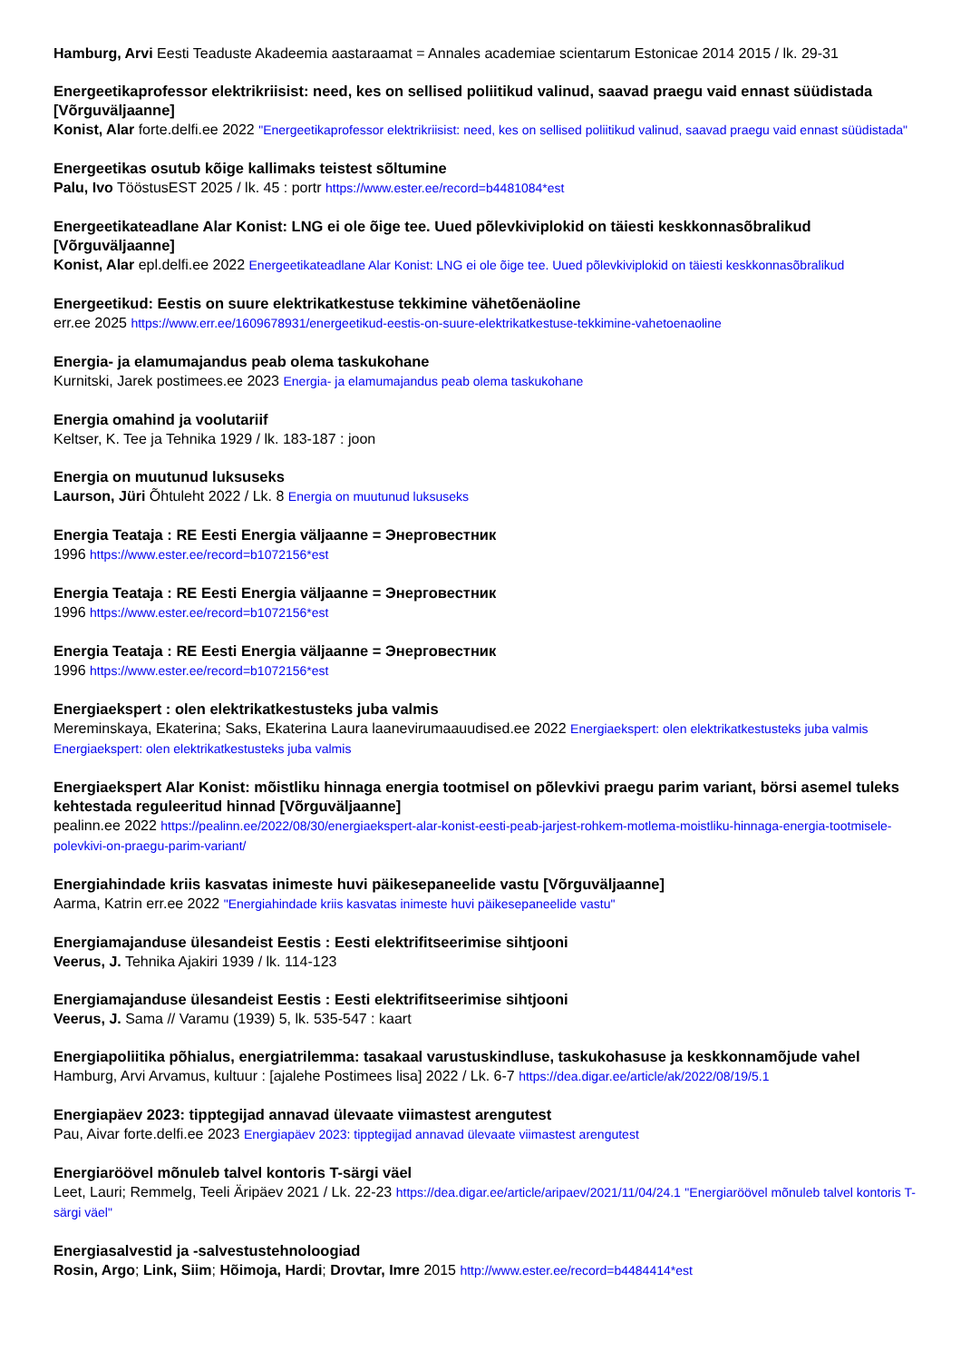Hamburg, Arvi Eesti Teaduste Akadeemia aastaraamat = Annales academiae scientarum Estonicae 2014 2015 / lk. 29-31
Energeetikaprofessor elektrikriisist: need, kes on sellised poliitikud valinud, saavad praegu vaid ennast süüdistada [Võrguväljaanne]
Konist, Alar forte.delfi.ee 2022 "Energeetikaprofessor elektrikriisist: need, kes on sellised poliitikud valinud, saavad praegu vaid ennast süüdistada"
Energeetikas osutub kõige kallimaks teistest sõltumine
Palu, Ivo TööstusEST 2025 / lk. 45 : portr https://www.ester.ee/record=b4481084*est
Energeetikateadlane Alar Konist: LNG ei ole õige tee. Uued põlevkiviplokid on täiesti keskkonnasõbralikud [Võrguväljaanne]
Konist, Alar epl.delfi.ee 2022 Energeetikateadlane Alar Konist: LNG ei ole õige tee. Uued põlevkiviplokid on täiesti keskkonnasõbralikud
Energeetikud: Eestis on suure elektrikatkestuse tekkimine vähetõenäoline
err.ee 2025 https://www.err.ee/1609678931/energeetikud-eestis-on-suure-elektrikatkestuse-tekkimine-vahetoenaoline
Energia- ja elamumajandus peab olema taskukohane
Kurnitski, Jarek postimees.ee 2023 Energia- ja elamumajandus peab olema taskukohane
Energia omahind ja voolutariif
Keltser, K. Tee ja Tehnika 1929 / lk. 183-187 : joon
Energia on muutunud luksuseks
Laurson, Jüri Õhtuleht 2022 / Lk. 8 Energia on muutunud luksuseks
Energia Teataja : RE Eesti Energia väljaanne = Энерговестник
1996 https://www.ester.ee/record=b1072156*est
Energia Teataja : RE Eesti Energia väljaanne = Энерговестник
1996 https://www.ester.ee/record=b1072156*est
Energia Teataja : RE Eesti Energia väljaanne = Энерговестник
1996 https://www.ester.ee/record=b1072156*est
Energiaekspert : olen elektrikatkestusteks juba valmis
Mereminskaya, Ekaterina; Saks, Ekaterina Laura laanevirumaauudised.ee 2022 Energiaekspert: olen elektrikatkestusteks juba valmis Energiaekspert: olen elektrikatkestusteks juba valmis
Energiaekspert Alar Konist: mõistliku hinnaga energia tootmisel on põlevkivi praegu parim variant, börsi asemel tuleks kehtestada reguleeritud hinnad [Võrguväljaanne]
pealinn.ee 2022 https://pealinn.ee/2022/08/30/energiaekspert-alar-konist-eesti-peab-jarjest-rohkem-motlema-moistliku-hinnaga-energia-tootmisele-polevkivi-on-praegu-parim-variant/
Energiahindade kriis kasvatas inimeste huvi päikesepaneelide vastu [Võrguväljaanne]
Aarma, Katrin err.ee 2022 "Energiahindade kriis kasvatas inimeste huvi päikesepaneelide vastu"
Energiamajanduse ülesandeist Eestis : Eesti elektrifitseerimise sihtjooni
Veerus, J. Tehnika Ajakiri 1939 / lk. 114-123
Energiamajanduse ülesandeist Eestis : Eesti elektrifitseerimise sihtjooni
Veerus, J. Sama // Varamu (1939) 5, lk. 535-547 : kaart
Energiapoliitika põhialus, energiatrilemma: tasakaal varustuskindluse, taskukohasuse ja keskkonnamõjude vahel
Hamburg, Arvi Arvamus, kultuur : [ajalehe Postimees lisa] 2022 / Lk. 6-7 https://dea.digar.ee/article/ak/2022/08/19/5.1
Energiapäev 2023: tipptegijad annavad ülevaate viimastest arengutest
Pau, Aivar forte.delfi.ee 2023 Energiapäev 2023: tipptegijad annavad ülevaate viimastest arengutest
Energiaröövel mõnuleb talvel kontoris T-särgi väel
Leet, Lauri; Remmelg, Teeli Äripäev 2021 / Lk. 22-23 https://dea.digar.ee/article/aripaev/2021/11/04/24.1 "Energiaröövel mõnuleb talvel kontoris T-särgi väel"
Energiasalvestid ja -salvestustehnoloogiad
Rosin, Argo; Link, Siim; Hõimoja, Hardi; Drovtar, Imre 2015 http://www.ester.ee/record=b4484414*est